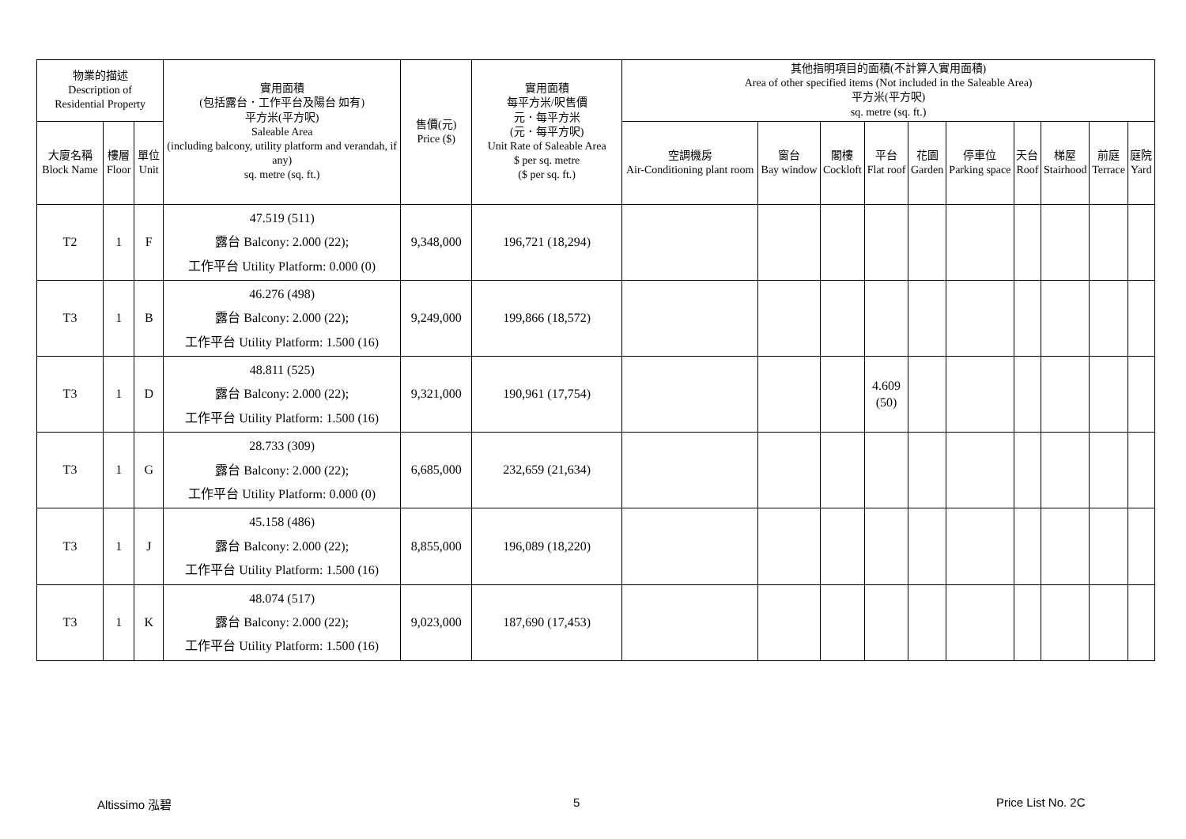| 物業的描述 Description of Residential Property | | | 實用面積 (包括露台．工作平台及陽台 如有) 平方米(平方呎) Saleable Area (including balcony, utility platform and verandah, if any) sq. metre (sq. ft.) | 售價(元) Price ($) | 實用面積 每平方米/呎售價 元．每平方米 (元．每平方呎) Unit Rate of Saleable Area $ per sq. metre ($ per sq. ft.) | 其他指明項目的面積(不計算入實用面積) Area of other specified items (Not included in the Saleable Area) 平方米(平方呎) sq. metre (sq. ft.) | | | | | | | | | |
| --- | --- | --- | --- | --- | --- | --- | --- | --- | --- | --- | --- | --- | --- | --- | --- |
| 大廈名稱 Block Name | 樓層 Floor | 單位 Unit | | | | 空調機房 Air-Conditioning plant room | 窗台 Bay window | 閣樓 Cockloft | 平台 Flat roof | 花園 Garden | 停車位 Parking space | 天台 Roof | 梯屋 Stairhood | 前庭 Terrace | 庭院 Yard |
| T2 | 1 | F | 47.519 (511) 露台 Balcony: 2.000 (22); 工作平台 Utility Platform: 0.000 (0) | 9,348,000 | 196,721 (18,294) | | | | | | | | | | |
| T3 | 1 | B | 46.276 (498) 露台 Balcony: 2.000 (22); 工作平台 Utility Platform: 1.500 (16) | 9,249,000 | 199,866 (18,572) | | | | | | | | | | |
| T3 | 1 | D | 48.811 (525) 露台 Balcony: 2.000 (22); 工作平台 Utility Platform: 1.500 (16) | 9,321,000 | 190,961 (17,754) | | | | 4.609 (50) | | | | | | |
| T3 | 1 | G | 28.733 (309) 露台 Balcony: 2.000 (22); 工作平台 Utility Platform: 0.000 (0) | 6,685,000 | 232,659 (21,634) | | | | | | | | | | |
| T3 | 1 | J | 45.158 (486) 露台 Balcony: 2.000 (22); 工作平台 Utility Platform: 1.500 (16) | 8,855,000 | 196,089 (18,220) | | | | | | | | | | |
| T3 | 1 | K | 48.074 (517) 露台 Balcony: 2.000 (22); 工作平台 Utility Platform: 1.500 (16) | 9,023,000 | 187,690 (17,453) | | | | | | | | | | |
Altissimo 泓碧 5 Price List No. 2C